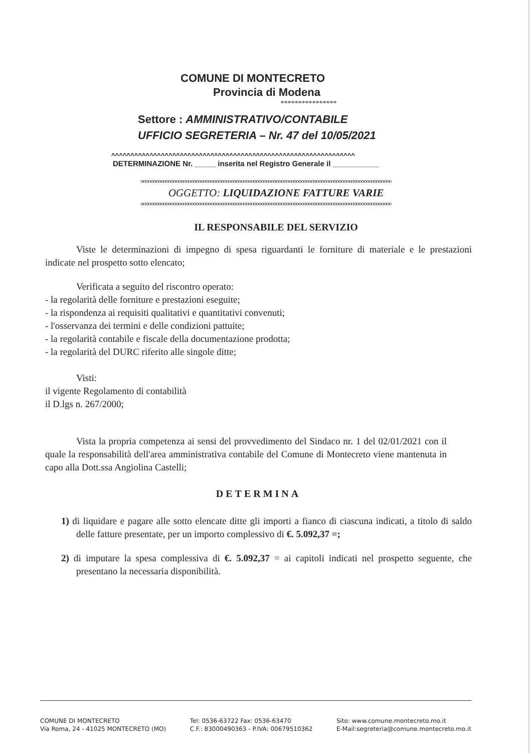COMUNE DI MONTECRETO
Provincia di Modena
****************
Settore : AMMINISTRATIVO/CONTABILE
UFFICIO SEGRETERIA – Nr. 47 del 10/05/2021
^^^^^^^^^^^^^^^^^^^^^^^^^^^^^^^^^^^^^^^^^^^^^^^^^^^^^^^^^^^^^^^^
DETERMINAZIONE Nr. _____ inserita nel Registro Generale il ___________
oooooooooooooooooooooooooooooooooooooooooooooooooooooooooooooooooooooooooooooooooooooooooooooooooooo
OGGETTO: LIQUIDAZIONE FATTURE VARIE
oooooooooooooooooooooooooooooooooooooooooooooooooooooooooooooooooooooooooooooooooooooooooooooooooooo
IL RESPONSABILE DEL SERVIZIO
Viste le determinazioni di impegno di spesa riguardanti le forniture di materiale e le prestazioni indicate nel prospetto sotto elencato;
Verificata a seguito del riscontro operato:
- la regolarità delle forniture e prestazioni eseguite;
- la rispondenza ai requisiti qualitativi e quantitativi convenuti;
- l'osservanza dei termini e delle condizioni pattuite;
- la regolarità contabile e fiscale della documentazione prodotta;
- la regolarità del DURC riferito alle singole ditte;
Visti:
il vigente Regolamento di contabilità
il D.lgs n. 267/2000;
Vista la propria competenza ai sensi del provvedimento del Sindaco nr. 1 del 02/01/2021 con il quale la responsabilità dell'area amministrativa contabile del Comune di Montecreto viene mantenuta in capo alla Dott.ssa Angiolina Castelli;
DETERMINA
1) di liquidare e pagare alle sotto elencate ditte gli importi a fianco di ciascuna indicati, a titolo di saldo delle fatture presentate, per un importo complessivo di €. 5.092,37 =;
2) di imputare la spesa complessiva di €. 5.092,37 = ai capitoli indicati nel prospetto seguente, che presentano la necessaria disponibilità.
COMUNE DI MONTECRETO
Via Roma, 24 - 41025 MONTECRETO (MO)
Tel: 0536-63722 Fax: 0536-63470
C.F.: 83000490363 - P.IVA: 00679510362
Sito: www.comune.montecreto.mo.it
E-Mail:segreteria@comune.montecreto.mo.it